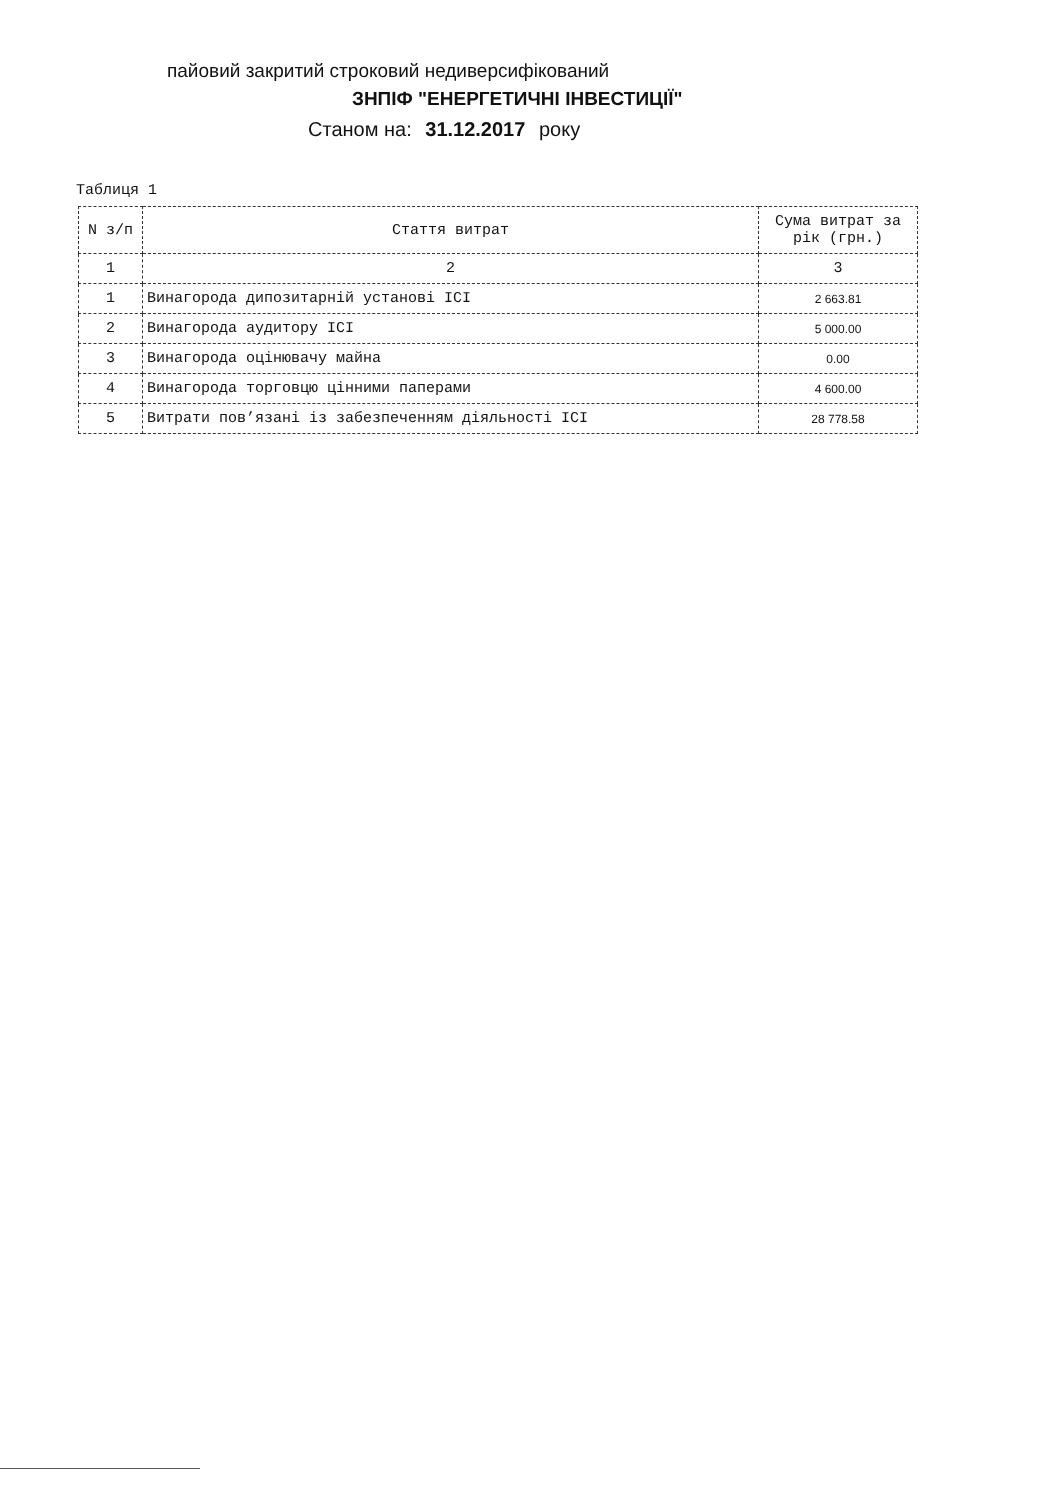пайовий закритий строковий недиверсифікований
ЗНПІФ "ЕНЕРГЕТИЧНІ ІНВЕСТИЦІЇ"
Станом на: 31.12.2017 року
Таблиця 1
| N з/п | Стаття витрат | Сума витрат за рік (грн.) |
| --- | --- | --- |
| 1 | 2 | 3 |
| 1 | Винагорода дипозитарній установі ICI | 2 663.81 |
| 2 | Винагорода аудитору ICI | 5 000.00 |
| 3 | Винагорода оцінювачу майна | 0.00 |
| 4 | Винагорода торговцю цінними паперами | 4 600.00 |
| 5 | Витрати пов’язані із забезпеченням діяльності ICI | 28 778.58 |